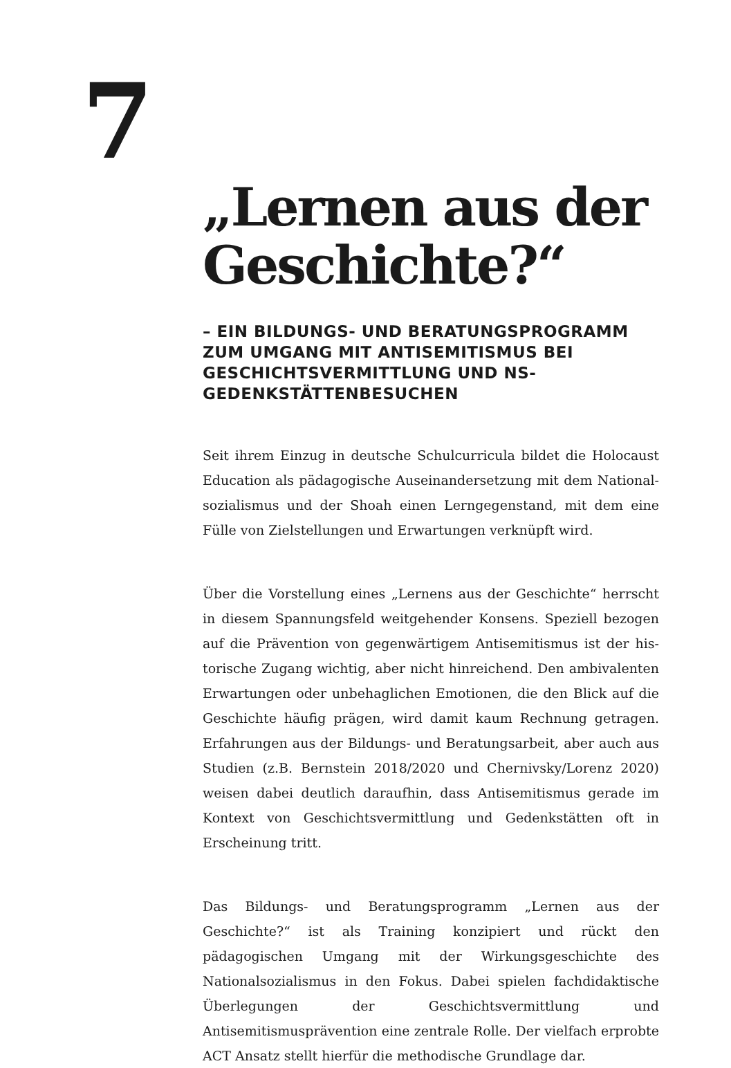7
„Lernen aus der Geschichte?“
– EIN BILDUNGS- UND BERATUNGSPROGRAMM ZUM UMGANG MIT ANTISEMITISMUS BEI GESCHICHTSVERMITTLUNG UND NS-GEDENKSTÄTTENBESUCHEN
Seit ihrem Einzug in deutsche Schulcurricula bildet die Holocaust Education als pädagogische Auseinandersetzung mit dem National­sozialismus und der Shoah einen Lerngegenstand, mit dem eine Fülle von Zielstellungen und Erwartungen verknüpft wird.
Über die Vorstellung eines „Lernens aus der Geschichte“ herrscht in diesem Spannungsfeld weitgehender Konsens. Speziell bezogen auf die Prävention von gegenwärtigem Antisemitismus ist der his­torische Zugang wichtig, aber nicht hinreichend. Den ambivalenten Erwartungen oder unbehaglichen Emotionen, die den Blick auf die Geschichte häufig prägen, wird damit kaum Rechnung getragen. Er­fahrungen aus der Bildungs- und Beratungsarbeit, aber auch aus Stu­dien (z.B. Bernstein 2018/2020 und Chernivsky/Lorenz 2020) weisen dabei deutlich daraufhin, dass Antisemitismus gerade im Kontext von Geschichtsvermittlung und Gedenkstätten oft in Erscheinung tritt.
Das Bildungs- und Beratungsprogramm „Lernen aus der Geschichte?“ ist als Training konzipiert und rückt den pädagogischen Umgang mit der Wirkungsgeschichte des Nationalsozialismus in den Fokus. Dabei spielen fachdidaktische Überlegungen der Geschichtsvermittlung und Antisemitismusprävention eine zentrale Rolle. Der vielfach er­probte ACT Ansatz stellt hierfür die methodische Grundlage dar.